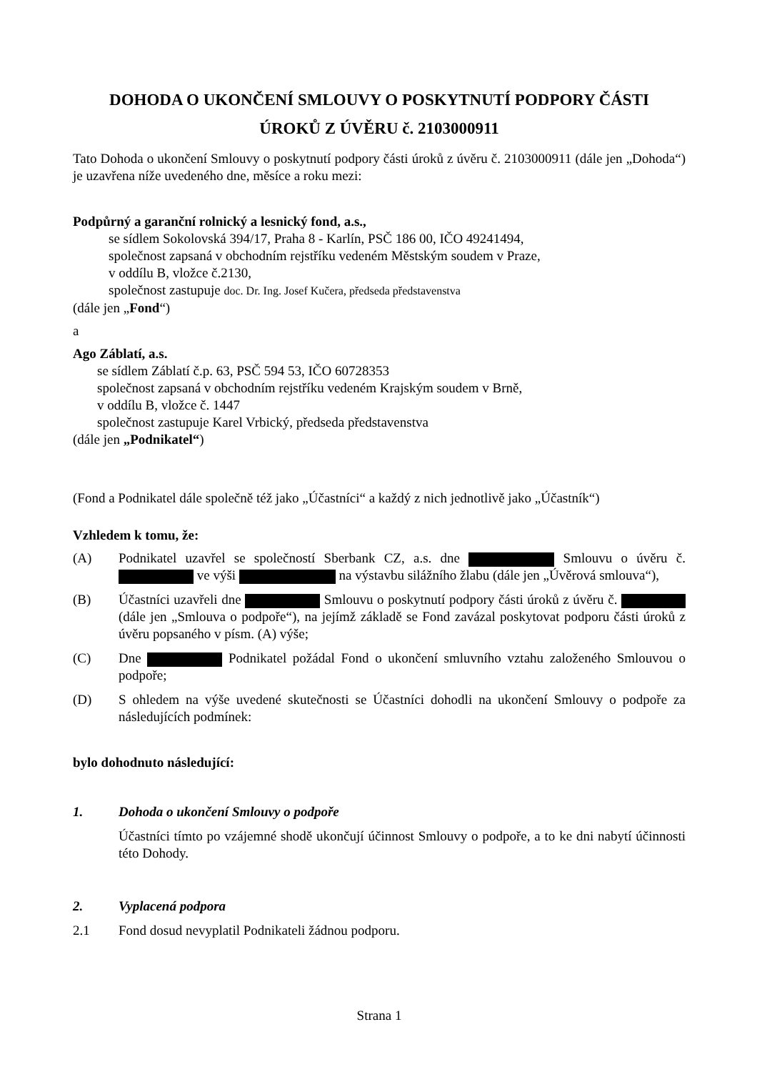DOHODA O UKONČENÍ SMLOUVY O POSKYTNUTÍ PODPORY ČÁSTI
ÚROKŮ Z ÚVĚRU č. 2103000911
Tato Dohoda o ukončení Smlouvy o poskytnutí podpory části úroků z úvěru č. 2103000911 (dále jen „Dohoda“) je uzavřena níže uvedeného dne, měsíce a roku mezi:
Podpůrný a garanční rolnický a lesnický fond, a.s.,
se sídlem Sokolovská 394/17, Praha 8 - Karlín, PSČ 186 00, IČO 49241494,
společnost zapsaná v obchodním rejstříku vedeném Městským soudem v Praze,
v oddílu B, vložce č.2130,
společnost zastupuje doc. Dr. Ing. Josef Kučera, předseda představenstva
(dále jen „Fond“)
a
Ago Záblatí, a.s.
se sídlem Záblatí č.p. 63, PSČ 594 53, IČO 60728353
společnost zapsaná v obchodním rejstříku vedeném Krajským soudem v Brně,
v oddílu B, vložce č. 1447
společnost zastupuje Karel Vrbický, předseda představenstva
(dále jen „Podnikatel“)
(Fond a Podnikatel dále společně též jako „Účastníci“ a každý z nich jednotlivě jako „Účastník“)
Vzhledem k tomu, že:
(A) Podnikatel uzavřel se společností Sberbank CZ, a.s. dne Smlouvu o úvěru č. ve výši na výstavbu silážního žlabu (dále jen „Úvěrová smlouva“),
(B) Účastníci uzavřeli dne Smlouvu o poskytnutí podpory části úroků z úvěru č. (dále jen „Smlouva o podpoře“), na jejímž základě se Fond zavázal poskytovat podporu části úroků z úvěru popsaného v písm. (A) výše;
(C) Dne Podnikatel požádal Fond o ukončení smluvního vztahu založeného Smlouvou o podpoře;
(D) S ohledem na výše uvedené skutečnosti se Účastníci dohodli na ukončení Smlouvy o podpoře za následujících podmínek:
bylo dohodnuto následující:
1. Dohoda o ukončení Smlouvy o podpoře
Účastníci tímto po vzájemné shodě ukončují účinnost Smlouvy o podpoře, a to ke dni nabytí účinnosti této Dohody.
2. Vyplacená podpora
2.1 Fond dosud nevyplatil Podnikateli žádnou podporu.
Strana 1